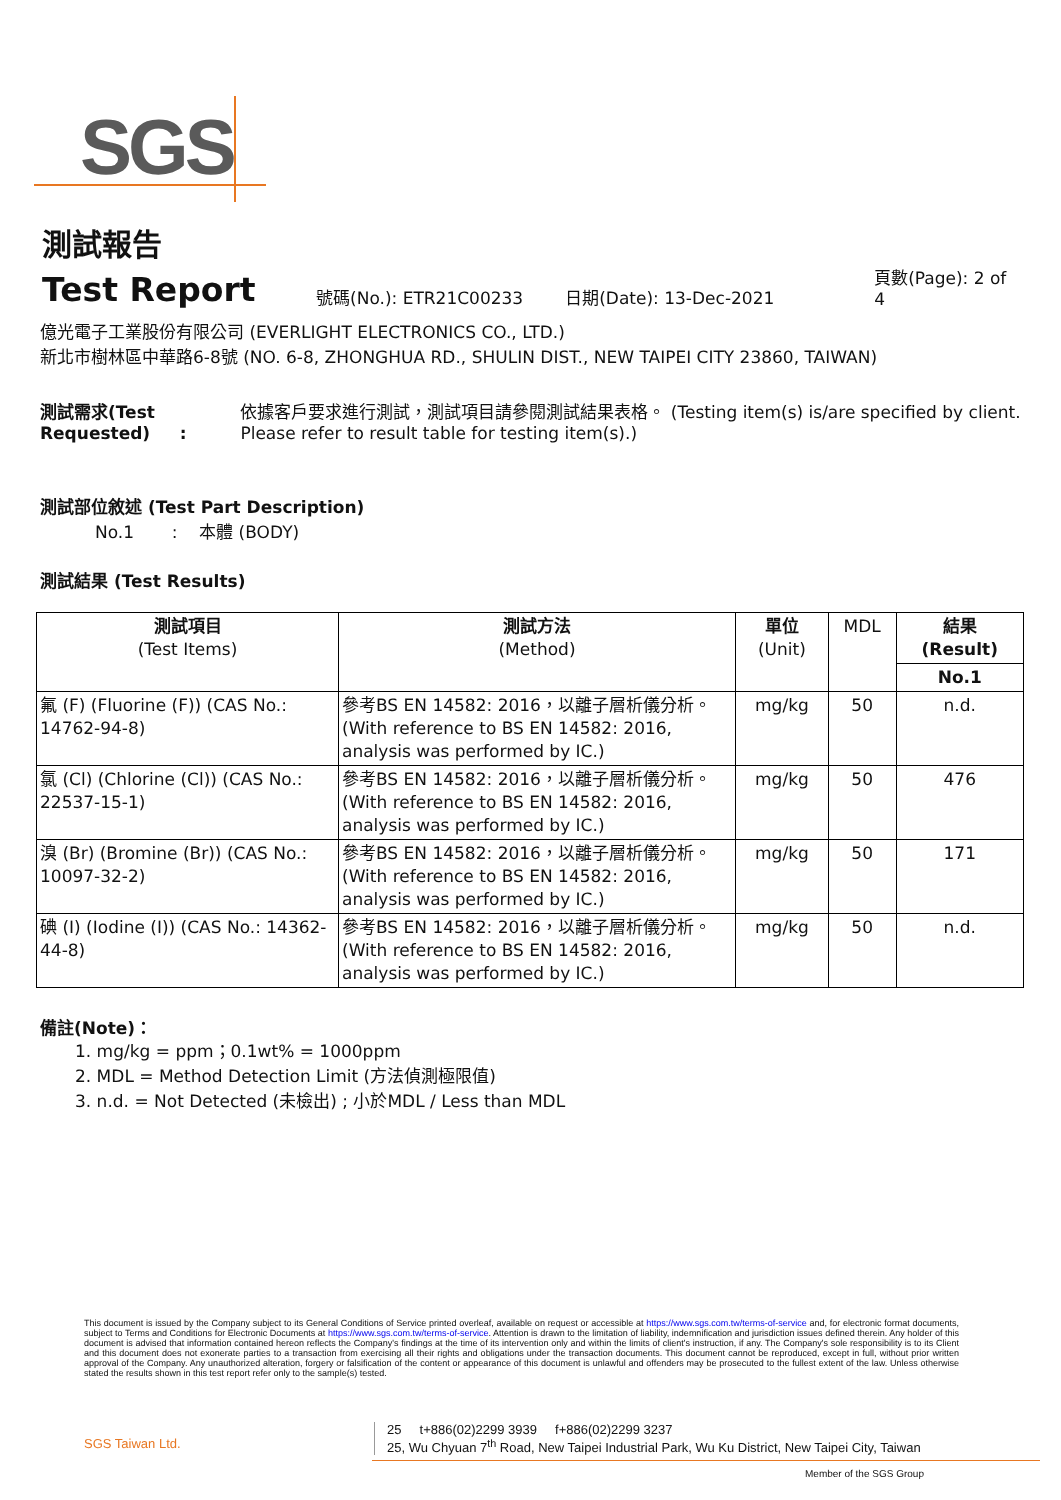SGS
測試報告
Test Report
號碼(No.): ETR21C00233
日期(Date): 13-Dec-2021
頁數(Page): 2 of 4
億光電子工業股份有限公司 (EVERLIGHT ELECTRONICS CO., LTD.)
新北市樹林區中華路6-8號 (NO. 6-8, ZHONGHUA RD., SHULIN DIST., NEW TAIPEI CITY 23860, TAIWAN)
測試需求(Test Requested) : 依據客戶要求進行測試，測試項目請參閱測試結果表格。 (Testing item(s) is/are specified by client. Please refer to result table for testing item(s).)
測試部位敘述 (Test Part Description)
No.1 : 本體 (BODY)
測試結果 (Test Results)
| 測試項目 (Test Items) | 測試方法 (Method) | 單位 (Unit) | MDL | 結果 (Result) |
| --- | --- | --- | --- | --- |
| | | | | No.1 |
| 氟 (F) (Fluorine (F)) (CAS No.: 14762-94-8) | 參考BS EN 14582: 2016，以離子層析儀分析。(With reference to BS EN 14582: 2016, analysis was performed by IC.) | mg/kg | 50 | n.d. |
| 氯 (Cl) (Chlorine (Cl)) (CAS No.: 22537-15-1) | 參考BS EN 14582: 2016，以離子層析儀分析。(With reference to BS EN 14582: 2016, analysis was performed by IC.) | mg/kg | 50 | 476 |
| 溴 (Br) (Bromine (Br)) (CAS No.: 10097-32-2) | 參考BS EN 14582: 2016，以離子層析儀分析。(With reference to BS EN 14582: 2016, analysis was performed by IC.) | mg/kg | 50 | 171 |
| 碘 (I) (Iodine (I)) (CAS No.: 14362-44-8) | 參考BS EN 14582: 2016，以離子層析儀分析。(With reference to BS EN 14582: 2016, analysis was performed by IC.) | mg/kg | 50 | n.d. |
備註(Note)：
1. mg/kg = ppm；0.1wt% = 1000ppm
2. MDL = Method Detection Limit (方法偵測極限值)
3. n.d. = Not Detected (未檢出) ; 小於MDL / Less than MDL
This document is issued by the Company subject to its General Conditions of Service printed overleaf, available on request or accessible at https://www.sgs.com.tw/terms-of-service and, for electronic format documents, subject to Terms and Conditions for Electronic Documents at https://www.sgs.com.tw/terms-of-service. Attention is drawn to the limitation of liability, indemnification and jurisdiction issues defined therein. Any holder of this document is advised that information contained hereon reflects the Company's findings at the time of its intervention only and within the limits of client's instruction, if any. The Company's sole responsibility is to its Client and this document does not exonerate parties to a transaction from exercising all their rights and obligations under the transaction documents. This document cannot be reproduced, except in full, without prior written approval of the Company. Any unauthorized alteration, forgery or falsification of the content or appearance of this document is unlawful and offenders may be prosecuted to the fullest extent of the law. Unless otherwise stated the results shown in this test report refer only to the sample(s) tested.
SGS Taiwan Ltd.
25 t+886(02)2299 3939 f+886(02)2299 3237
25, Wu Chyuan 7<sup>th</sup> Road, New Taipei Industrial Park, Wu Ku District, New Taipei City, Taiwan
Member of the SGS Group